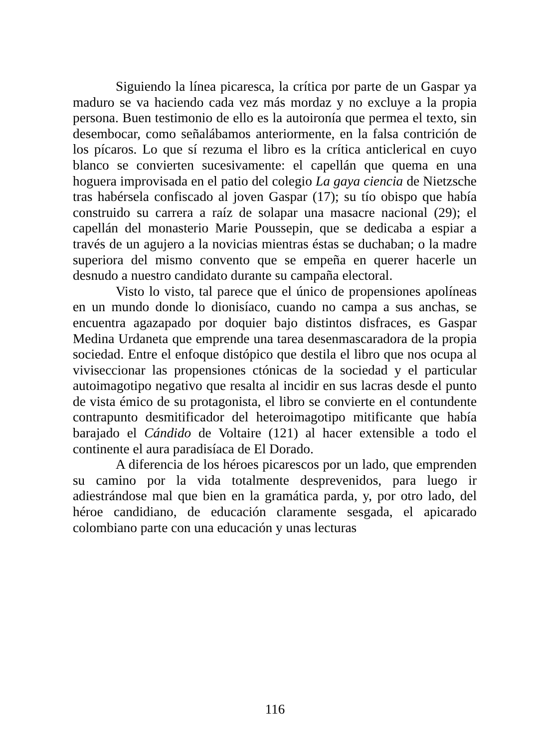Siguiendo la línea picaresca, la crítica por parte de un Gaspar ya maduro se va haciendo cada vez más mordaz y no excluye a la propia persona. Buen testimonio de ello es la autoironía que permea el texto, sin desembocar, como señalábamos anteriormente, en la falsa contrición de los pícaros. Lo que sí rezuma el libro es la crítica anticlerical en cuyo blanco se convierten sucesivamente: el capellán que quema en una hoguera improvisada en el patio del colegio La gaya ciencia de Nietzsche tras habérsela confiscado al joven Gaspar (17); su tío obispo que había construido su carrera a raíz de solapar una masacre nacional (29); el capellán del monasterio Marie Poussepin, que se dedicaba a espiar a través de un agujero a la novicias mientras éstas se duchaban; o la madre superiora del mismo convento que se empeña en querer hacerle un desnudo a nuestro candidato durante su campaña electoral.
Visto lo visto, tal parece que el único de propensiones apolíneas en un mundo donde lo dionisíaco, cuando no campa a sus anchas, se encuentra agazapado por doquier bajo distintos disfraces, es Gaspar Medina Urdaneta que emprende una tarea desenmascaradora de la propia sociedad. Entre el enfoque distópico que destila el libro que nos ocupa al viviseccionar las propensiones ctónicas de la sociedad y el particular autoimagotipo negativo que resalta al incidir en sus lacras desde el punto de vista émico de su protagonista, el libro se convierte en el contundente contrapunto desmitificador del heteroimagotipo mitificante que había barajado el Cándido de Voltaire (121) al hacer extensible a todo el continente el aura paradisíaca de El Dorado.
A diferencia de los héroes picarescos por un lado, que emprenden su camino por la vida totalmente desprevenidos, para luego ir adiestrándose mal que bien en la gramática parda, y, por otro lado, del héroe candidiano, de educación claramente sesgada, el apicarado colombiano parte con una educación y unas lecturas
116